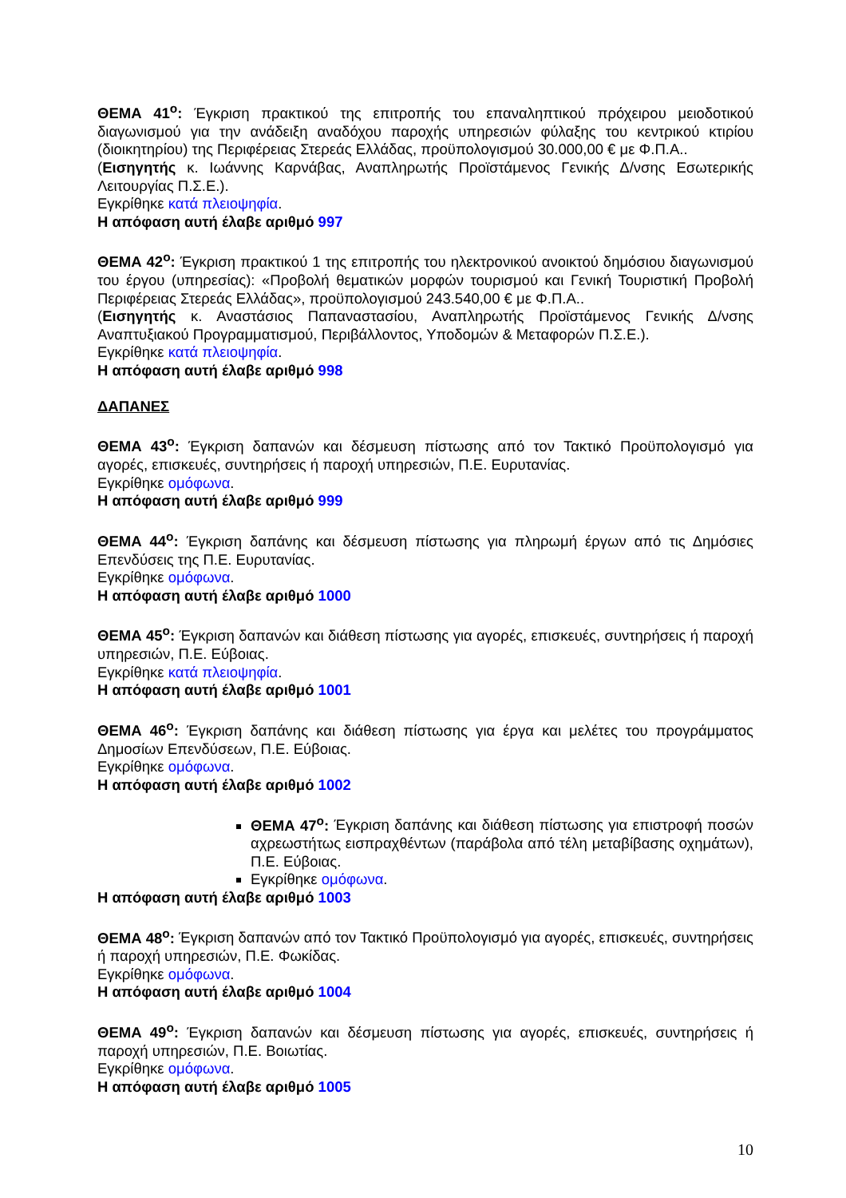ΘΕΜΑ 41<sup>ο</sup>: Έγκριση πρακτικού της επιτροπής του επαναληπτικού πρόχειρου μειοδοτικού διαγωνισμού για την ανάδειξη αναδόχου παροχής υπηρεσιών φύλαξης του κεντρικού κτιρίου (διοικητηρίου) της Περιφέρειας Στερεάς Ελλάδας, προϋπολογισμού 30.000,00 € με Φ.Π.Α..
(Εισηγητής κ. Ιωάννης Καρνάβας, Αναπληρωτής Προϊστάμενος Γενικής Δ/νσης Εσωτερικής Λειτουργίας Π.Σ.Ε.).
Εγκρίθηκε κατά πλειοψηφία.
Η απόφαση αυτή έλαβε αριθμό 997
ΘΕΜΑ 42<sup>ο</sup>: Έγκριση πρακτικού 1 της επιτροπής του ηλεκτρονικού ανοικτού δημόσιου διαγωνισμού του έργου (υπηρεσίας): «Προβολή θεματικών μορφών τουρισμού και Γενική Τουριστική Προβολή Περιφέρειας Στερεάς Ελλάδας», προϋπολογισμού 243.540,00 € με Φ.Π.Α..
(Εισηγητής κ. Αναστάσιος Παπαναστασίου, Αναπληρωτής Προϊστάμενος Γενικής Δ/νσης Αναπτυξιακού Προγραμματισμού, Περιβάλλοντος, Υποδομών & Μεταφορών Π.Σ.Ε.).
Εγκρίθηκε κατά πλειοψηφία.
Η απόφαση αυτή έλαβε αριθμό 998
ΔΑΠΑΝΕΣ
ΘΕΜΑ 43<sup>ο</sup>: Έγκριση δαπανών και δέσμευση πίστωσης από τον Τακτικό Προϋπολογισμό για αγορές, επισκευές, συντηρήσεις ή παροχή υπηρεσιών, Π.Ε. Ευρυτανίας.
Εγκρίθηκε ομόφωνα.
Η απόφαση αυτή έλαβε αριθμό 999
ΘΕΜΑ 44<sup>ο</sup>: Έγκριση δαπάνης και δέσμευση πίστωσης για πληρωμή έργων από τις Δημόσιες Επενδύσεις της Π.Ε. Ευρυτανίας.
Εγκρίθηκε ομόφωνα.
Η απόφαση αυτή έλαβε αριθμό 1000
ΘΕΜΑ 45<sup>ο</sup>: Έγκριση δαπανών και διάθεση πίστωσης για αγορές, επισκευές, συντηρήσεις ή παροχή υπηρεσιών, Π.Ε. Εύβοιας.
Εγκρίθηκε κατά πλειοψηφία.
Η απόφαση αυτή έλαβε αριθμό 1001
ΘΕΜΑ 46<sup>ο</sup>: Έγκριση δαπάνης και διάθεση πίστωσης για έργα και μελέτες του προγράμματος Δημοσίων Επενδύσεων, Π.Ε. Εύβοιας.
Εγκρίθηκε ομόφωνα.
Η απόφαση αυτή έλαβε αριθμό 1002
ΘΕΜΑ 47<sup>ο</sup>: Έγκριση δαπάνης και διάθεση πίστωσης για επιστροφή ποσών αχρεωστήτως εισπραχθέντων (παράβολα από τέλη μεταβίβασης οχημάτων), Π.Ε. Εύβοιας.
Εγκρίθηκε ομόφωνα.
Η απόφαση αυτή έλαβε αριθμό 1003
ΘΕΜΑ 48<sup>ο</sup>: Έγκριση δαπανών από τον Τακτικό Προϋπολογισμό για αγορές, επισκευές, συντηρήσεις ή παροχή υπηρεσιών, Π.Ε. Φωκίδας.
Εγκρίθηκε ομόφωνα.
Η απόφαση αυτή έλαβε αριθμό 1004
ΘΕΜΑ 49<sup>ο</sup>: Έγκριση δαπανών και δέσμευση πίστωσης για αγορές, επισκευές, συντηρήσεις ή παροχή υπηρεσιών, Π.Ε. Βοιωτίας.
Εγκρίθηκε ομόφωνα.
Η απόφαση αυτή έλαβε αριθμό 1005
10